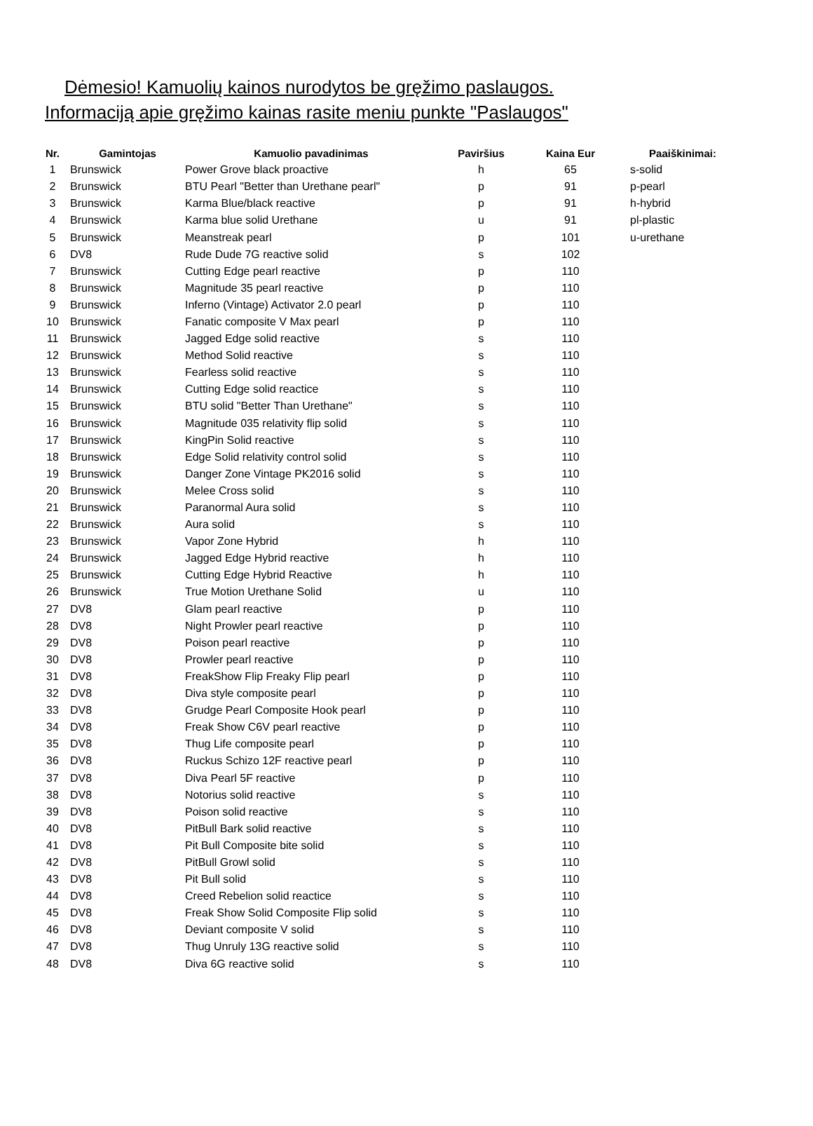Dėmesio! Kamuolių kainos nurodytos be gręžimo paslaugos.
Informaciją apie gręžimo kainas rasite meniu punkte "Paslaugos"
| Nr. | Gamintojas | Kamuolio pavadinimas | Paviršius | Kaina Eur | Paaiškinimai: |
| --- | --- | --- | --- | --- | --- |
| 1 | Brunswick | Power Grove black proactive | h | 65 | s-solid |
| 2 | Brunswick | BTU Pearl "Better than Urethane pearl" | p | 91 | p-pearl |
| 3 | Brunswick | Karma Blue/black reactive | p | 91 | h-hybrid |
| 4 | Brunswick | Karma blue solid Urethane | u | 91 | pl-plastic |
| 5 | Brunswick | Meanstreak pearl | p | 101 | u-urethane |
| 6 | DV8 | Rude Dude 7G reactive solid | s | 102 | |
| 7 | Brunswick | Cutting Edge pearl reactive | p | 110 | |
| 8 | Brunswick | Magnitude 35 pearl reactive | p | 110 | |
| 9 | Brunswick | Inferno (Vintage) Activator 2.0 pearl | p | 110 | |
| 10 | Brunswick | Fanatic composite V Max pearl | p | 110 | |
| 11 | Brunswick | Jagged Edge solid reactive | s | 110 | |
| 12 | Brunswick | Method Solid reactive | s | 110 | |
| 13 | Brunswick | Fearless solid reactive | s | 110 | |
| 14 | Brunswick | Cutting Edge solid reactice | s | 110 | |
| 15 | Brunswick | BTU solid "Better Than Urethane" | s | 110 | |
| 16 | Brunswick | Magnitude 035 relativity flip solid | s | 110 | |
| 17 | Brunswick | KingPin Solid reactive | s | 110 | |
| 18 | Brunswick | Edge Solid relativity control solid | s | 110 | |
| 19 | Brunswick | Danger Zone Vintage PK2016 solid | s | 110 | |
| 20 | Brunswick | Melee Cross solid | s | 110 | |
| 21 | Brunswick | Paranormal Aura solid | s | 110 | |
| 22 | Brunswick | Aura solid | s | 110 | |
| 23 | Brunswick | Vapor Zone Hybrid | h | 110 | |
| 24 | Brunswick | Jagged Edge Hybrid reactive | h | 110 | |
| 25 | Brunswick | Cutting Edge Hybrid Reactive | h | 110 | |
| 26 | Brunswick | True Motion Urethane Solid | u | 110 | |
| 27 | DV8 | Glam pearl reactive | p | 110 | |
| 28 | DV8 | Night Prowler pearl reactive | p | 110 | |
| 29 | DV8 | Poison pearl reactive | p | 110 | |
| 30 | DV8 | Prowler pearl reactive | p | 110 | |
| 31 | DV8 | FreakShow Flip Freaky Flip pearl | p | 110 | |
| 32 | DV8 | Diva style composite pearl | p | 110 | |
| 33 | DV8 | Grudge Pearl Composite Hook pearl | p | 110 | |
| 34 | DV8 | Freak Show C6V pearl reactive | p | 110 | |
| 35 | DV8 | Thug Life composite pearl | p | 110 | |
| 36 | DV8 | Ruckus Schizo 12F reactive pearl | p | 110 | |
| 37 | DV8 | Diva Pearl 5F reactive | p | 110 | |
| 38 | DV8 | Notorius solid reactive | s | 110 | |
| 39 | DV8 | Poison solid reactive | s | 110 | |
| 40 | DV8 | PitBull Bark solid reactive | s | 110 | |
| 41 | DV8 | Pit Bull Composite bite solid | s | 110 | |
| 42 | DV8 | PitBull Growl solid | s | 110 | |
| 43 | DV8 | Pit Bull solid | s | 110 | |
| 44 | DV8 | Creed Rebelion solid reactice | s | 110 | |
| 45 | DV8 | Freak Show Solid Composite Flip solid | s | 110 | |
| 46 | DV8 | Deviant composite V solid | s | 110 | |
| 47 | DV8 | Thug Unruly 13G reactive solid | s | 110 | |
| 48 | DV8 | Diva 6G reactive solid | s | 110 | |